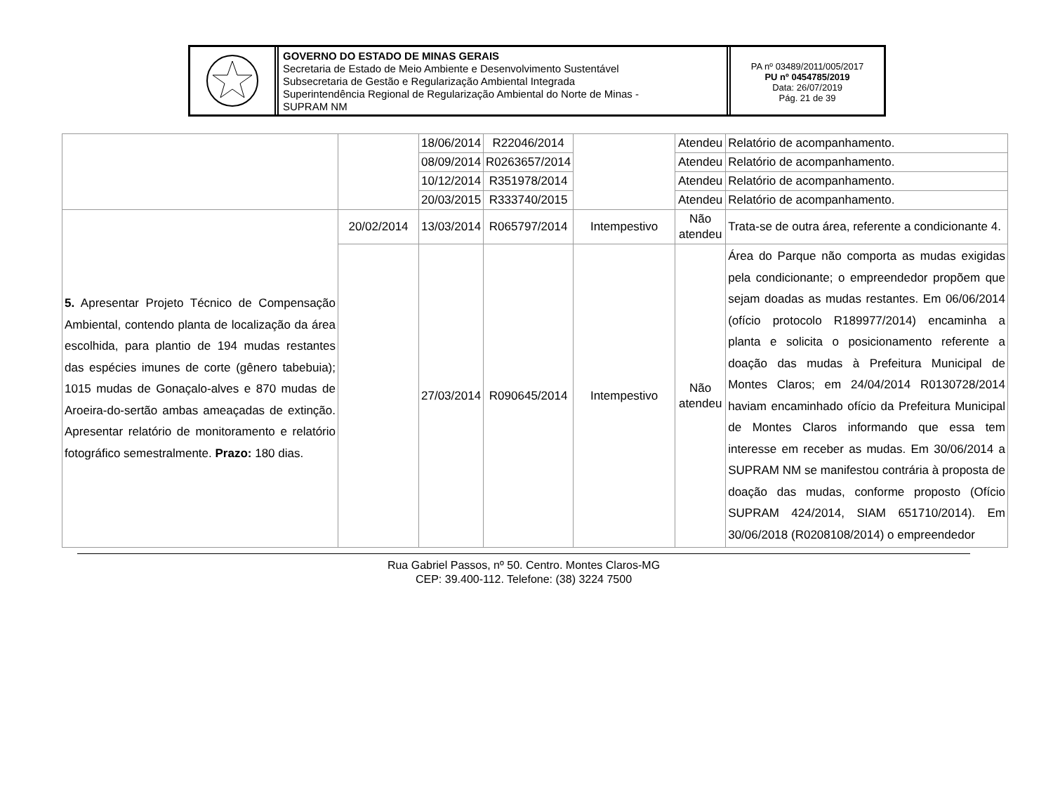GOVERNO DO ESTADO DE MINAS GERAIS
Secretaria de Estado de Meio Ambiente e Desenvolvimento Sustentável
Subsecretaria de Gestão e Regularização Ambiental Integrada
Superintendência Regional de Regularização Ambiental do Norte de Minas -
SUPRAM NM
PA nº 03489/2011/005/2017
PU nº 0454785/2019
Data: 26/07/2019
Pág. 21 de 39
| | | 18/06/2014 | R22046/2014 | | Atendeu | Relatório de acompanhamento. |
| | | 08/09/2014 | R0263657/2014 | | Atendeu | Relatório de acompanhamento. |
| | | 10/12/2014 | R351978/2014 | | Atendeu | Relatório de acompanhamento. |
| | | 20/03/2015 | R333740/2015 | | Atendeu | Relatório de acompanhamento. |
| 5. Apresentar Projeto Técnico de Compensação Ambiental, contendo planta de localização da área escolhida, para plantio de 194 mudas restantes das espécies imunes de corte (gênero tabebuia); 1015 mudas de Gonaçalo-alves e 870 mudas de Aroeira-do-sertão ambas ameaçadas de extinção. Apresentar relatório de monitoramento e relatório fotográfico semestralmente. Prazo: 180 dias. | 20/02/2014 | 13/03/2014 | R065797/2014 | Intempestivo | Não atendeu | Trata-se de outra área, referente a condicionante 4. |
| | | 27/03/2014 | R090645/2014 | Intempestivo | Não atendeu | Área do Parque não comporta as mudas exigidas pela condicionante; o empreendedor propõem que sejam doadas as mudas restantes. Em 06/06/2014 (ofício protocolo R189977/2014) encaminha a planta e solicita o posicionamento referente a doação das mudas à Prefeitura Municipal de Montes Claros; em 24/04/2014 R0130728/2014 haviam encaminhado ofício da Prefeitura Municipal de Montes Claros informando que essa tem interesse em receber as mudas. Em 30/06/2014 a SUPRAM NM se manifestou contrária à proposta de doação das mudas, conforme proposto (Ofício SUPRAM 424/2014, SIAM 651710/2014). Em 30/06/2018 (R0208108/2014) o empreendedor |
Rua Gabriel Passos, nº 50. Centro. Montes Claros-MG
CEP: 39.400-112. Telefone: (38) 3224 7500